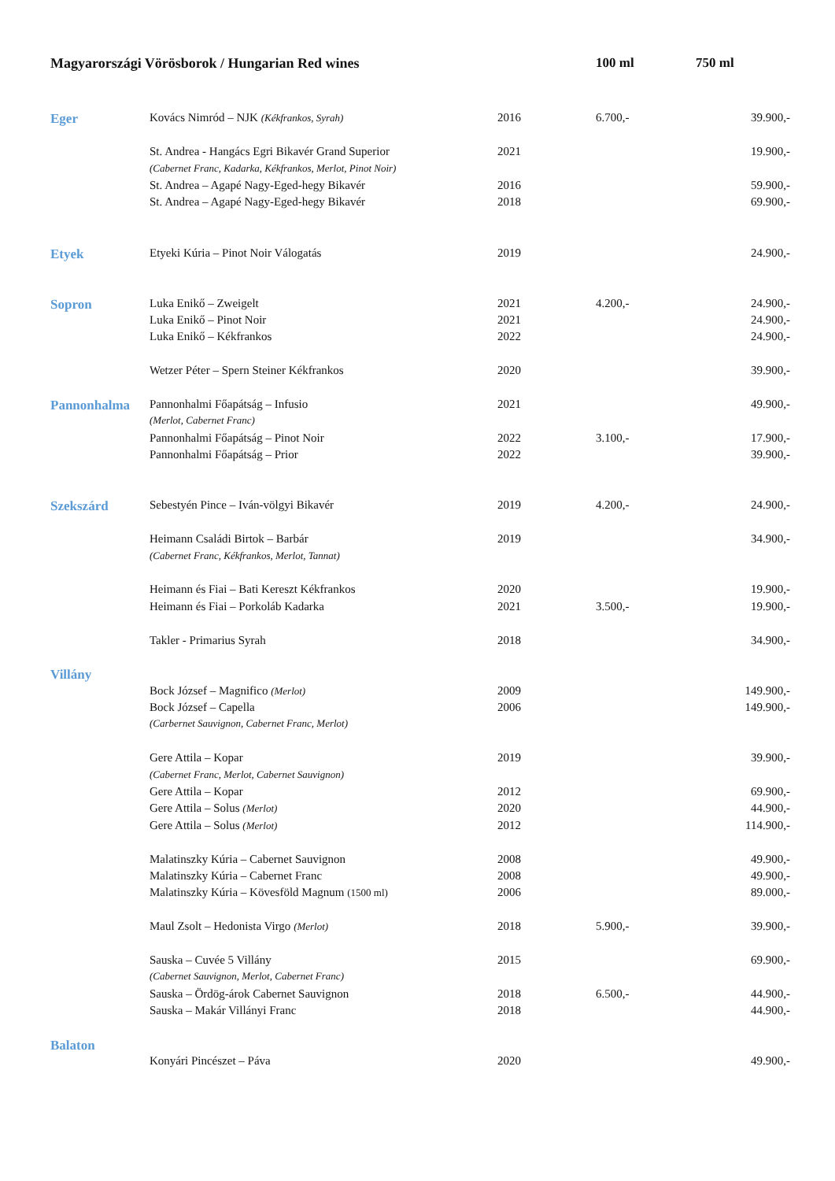| Magyarországi Vörösborok / Hungarian Red wines | | | 100 ml | 750 ml |
| --- | --- | --- | --- | --- |
| Eger | Kovács Nimród – NJK (Kékfrankos, Syrah) | 2016 | 6.700,- | 39.900,- |
| | St. Andrea - Hangács Egri Bikavér Grand Superior | 2021 | | 19.900,- |
| | (Cabernet Franc, Kadarka, Kékfrankos, Merlot, Pinot Noir) | | | |
| | St. Andrea – Agapé Nagy-Eged-hegy Bikavér | 2016 | | 59.900,- |
| | St. Andrea – Agapé Nagy-Eged-hegy Bikavér | 2018 | | 69.900,- |
| Etyek | Etyeki Kúria – Pinot Noir Válogatás | 2019 | | 24.900,- |
| Sopron | Luka Enikő – Zweigelt | 2021 | 4.200,- | 24.900,- |
| | Luka Enikő – Pinot Noir | 2021 | | 24.900,- |
| | Luka Enikő – Kékfrankos | 2022 | | 24.900,- |
| | Wetzer Péter – Spern Steiner Kékfrankos | 2020 | | 39.900,- |
| Pannonhalma | Pannonhalmi Főapátság – Infusio | 2021 | | 49.900,- |
| | (Merlot, Cabernet Franc) | | | |
| | Pannonhalmi Főapátság – Pinot Noir | 2022 | 3.100,- | 17.900,- |
| | Pannonhalmi Főapátság – Prior | 2022 | | 39.900,- |
| Szekszárd | Sebestyén Pince – Iván-völgyi Bikavér | 2019 | 4.200,- | 24.900,- |
| | Heimann Családi Birtok – Barbár | 2019 | | 34.900,- |
| | (Cabernet Franc, Kékfrankos, Merlot, Tannat) | | | |
| | Heimann és Fiai – Bati Kereszt Kékfrankos | 2020 | | 19.900,- |
| | Heimann és Fiai – Porkoláb Kadarka | 2021 | 3.500,- | 19.900,- |
| | Takler - Primarius Syrah | 2018 | | 34.900,- |
| Villány | | | | |
| | Bock József – Magnifico (Merlot) | 2009 | | 149.900,- |
| | Bock József – Capella | 2006 | | 149.900,- |
| | (Carbernet Sauvignon, Cabernet Franc, Merlot) | | | |
| | Gere Attila – Kopar | 2019 | | 39.900,- |
| | (Cabernet Franc, Merlot, Cabernet Sauvignon) | | | |
| | Gere Attila – Kopar | 2012 | | 69.900,- |
| | Gere Attila – Solus (Merlot) | 2020 | | 44.900,- |
| | Gere Attila – Solus (Merlot) | 2012 | | 114.900,- |
| | Malatinszky Kúria – Cabernet Sauvignon | 2008 | | 49.900,- |
| | Malatinszky Kúria – Cabernet Franc | 2008 | | 49.900,- |
| | Malatinszky Kúria – Kövesföld Magnum (1500 ml) | 2006 | | 89.000,- |
| | Maul Zsolt – Hedonista Virgo (Merlot) | 2018 | 5.900,- | 39.900,- |
| | Sauska – Cuvée 5 Villány | 2015 | | 69.900,- |
| | (Cabernet Sauvignon, Merlot, Cabernet Franc) | | | |
| | Sauska – Ördög-árok Cabernet Sauvignon | 2018 | 6.500,- | 44.900,- |
| | Sauska – Makár Villányi Franc | 2018 | | 44.900,- |
| Balaton | | | | |
| | Konyári Pincészet – Páva | 2020 | | 49.900,- |